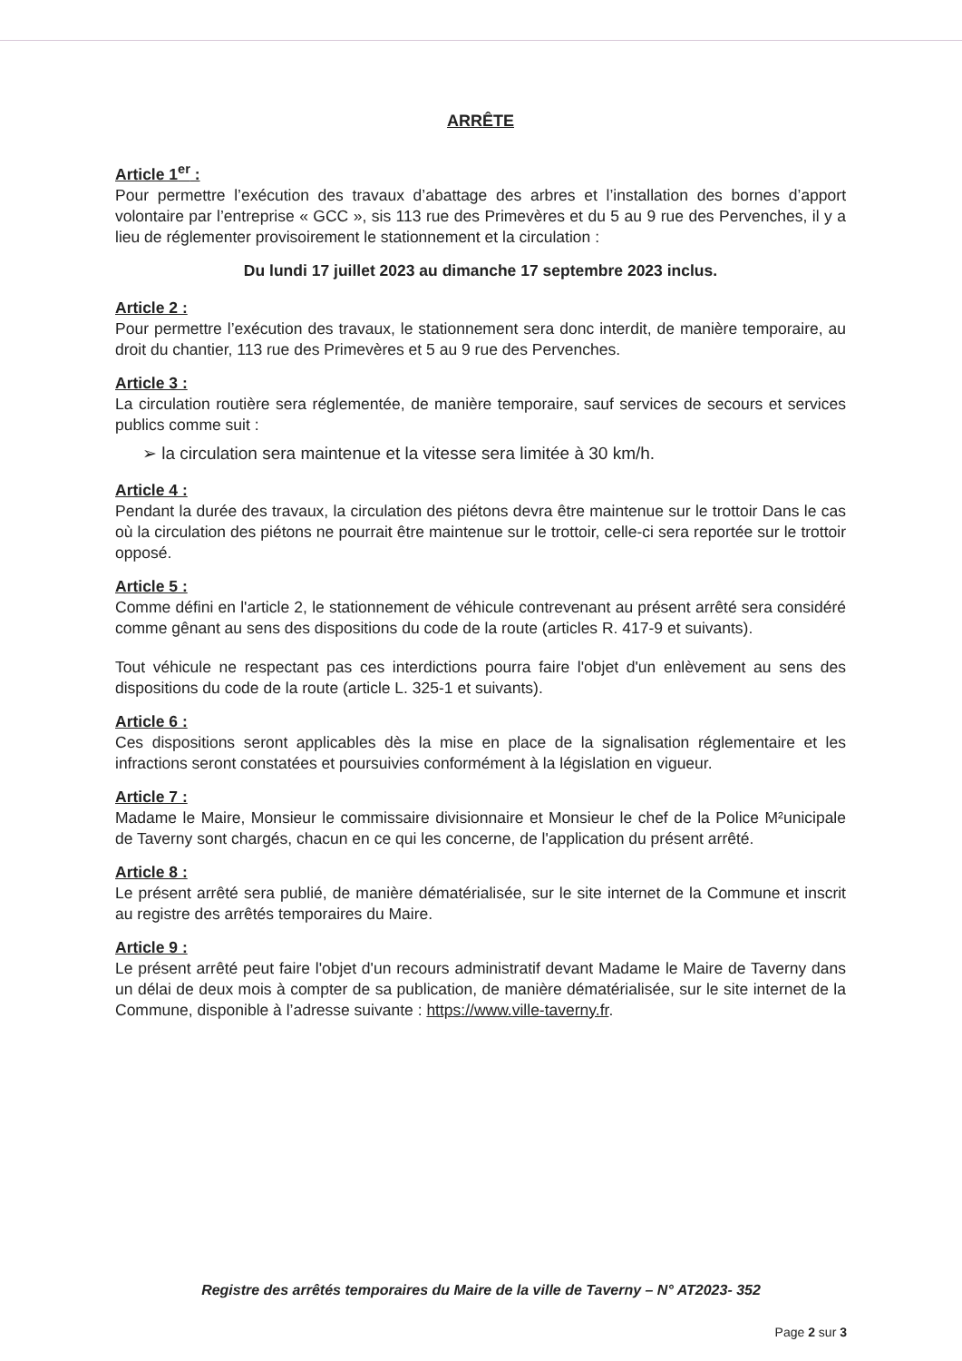ARRÊTE
Article 1<sup>er</sup> :
Pour permettre l’exécution des travaux d’abattage des arbres et l’installation des bornes d’apport volontaire par l’entreprise « GCC », sis 113 rue des Primevères et du 5 au 9 rue des Pervenches, il y a lieu de réglementer provisoirement le stationnement et la circulation :
Du lundi 17 juillet 2023 au dimanche 17 septembre 2023 inclus.
Article 2 :
Pour permettre l’exécution des travaux, le stationnement sera donc interdit, de manière temporaire, au droit du chantier, 113 rue des Primevères et 5 au 9 rue des Pervenches.
Article 3 :
La circulation routière sera réglementée, de manière temporaire, sauf services de secours et services publics comme suit :
➢ la circulation sera maintenue et la vitesse sera limitée à 30 km/h.
Article 4 :
Pendant la durée des travaux, la circulation des piétons devra être maintenue sur le trottoir Dans le cas où la circulation des piétons ne pourrait être maintenue sur le trottoir, celle-ci sera reportée sur le trottoir opposé.
Article 5 :
Comme défini en l'article 2, le stationnement de véhicule contrevenant au présent arrêté sera considéré comme gênant au sens des dispositions du code de la route (articles R. 417-9 et suivants).
Tout véhicule ne respectant pas ces interdictions pourra faire l'objet d'un enlèvement au sens des dispositions du code de la route (article L. 325-1 et suivants).
Article 6 :
Ces dispositions seront applicables dès la mise en place de la signalisation réglementaire et les infractions seront constatées et poursuivies conformément à la législation en vigueur.
Article 7 :
Madame le Maire, Monsieur le commissaire divisionnaire et Monsieur le chef de la Police M²unicipale de Taverny sont chargés, chacun en ce qui les concerne, de l'application du présent arrêté.
Article 8 :
Le présent arrêté sera publié, de manière dématérialisée, sur le site internet de la Commune et inscrit au registre des arrêtés temporaires du Maire.
Article 9 :
Le présent arrêté peut faire l'objet d'un recours administratif devant Madame le Maire de Taverny dans un délai de deux mois à compter de sa publication, de manière dématérialisée, sur le site internet de la Commune, disponible à l’adresse suivante : https://www.ville-taverny.fr.
Registre des arrêtés temporaires du Maire de la ville de Taverny – N° AT2023- 352
Page 2 sur 3